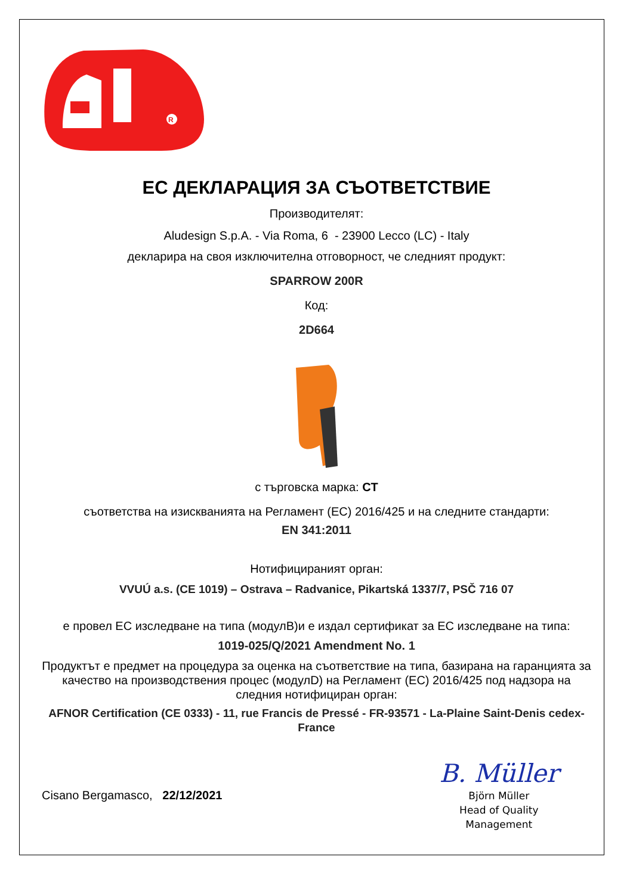R
ЕС ДЕКЛАРАЦИЯ ЗА СЪОТВЕТСТВИЕ
Производителят:
Aludesign S.p.A. - Via Roma, 6 - 23900 Lecco (LC) - Italy
декларира на своя изключителна отговорност, че следният продукт:
SPARROW 200R
Код:
2D664
с търговска марка: CT
съответства на изискванията на Регламент (ЕС) 2016/425 и на следните стандарти:
EN 341:2011
Нотифицираният орган:
VVUÚ a.s. (CE 1019) – Ostrava – Radvanice, Pikartská 1337/7, PSČ 716 07
е провел ЕС изследване на типа (модулB)и е издал сертификат за ЕС изследване на типа:
1019-025/Q/2021 Amendment No. 1
Продуктът е предмет на процедура за оценка на съответствие на типа, базирана на гаранцията за качество на производствения процес (модулD) на Регламент (ЕС) 2016/425 под надзора на следния нотифициран орган:
AFNOR Certification (CE 0333) - 11, rue Francis de Pressé - FR-93571 - La-Plaine Saint-Denis cedex-France
Cisano Bergamasco, 22/12/2021
B. Müller
Björn Müller
Head of Quality
Management